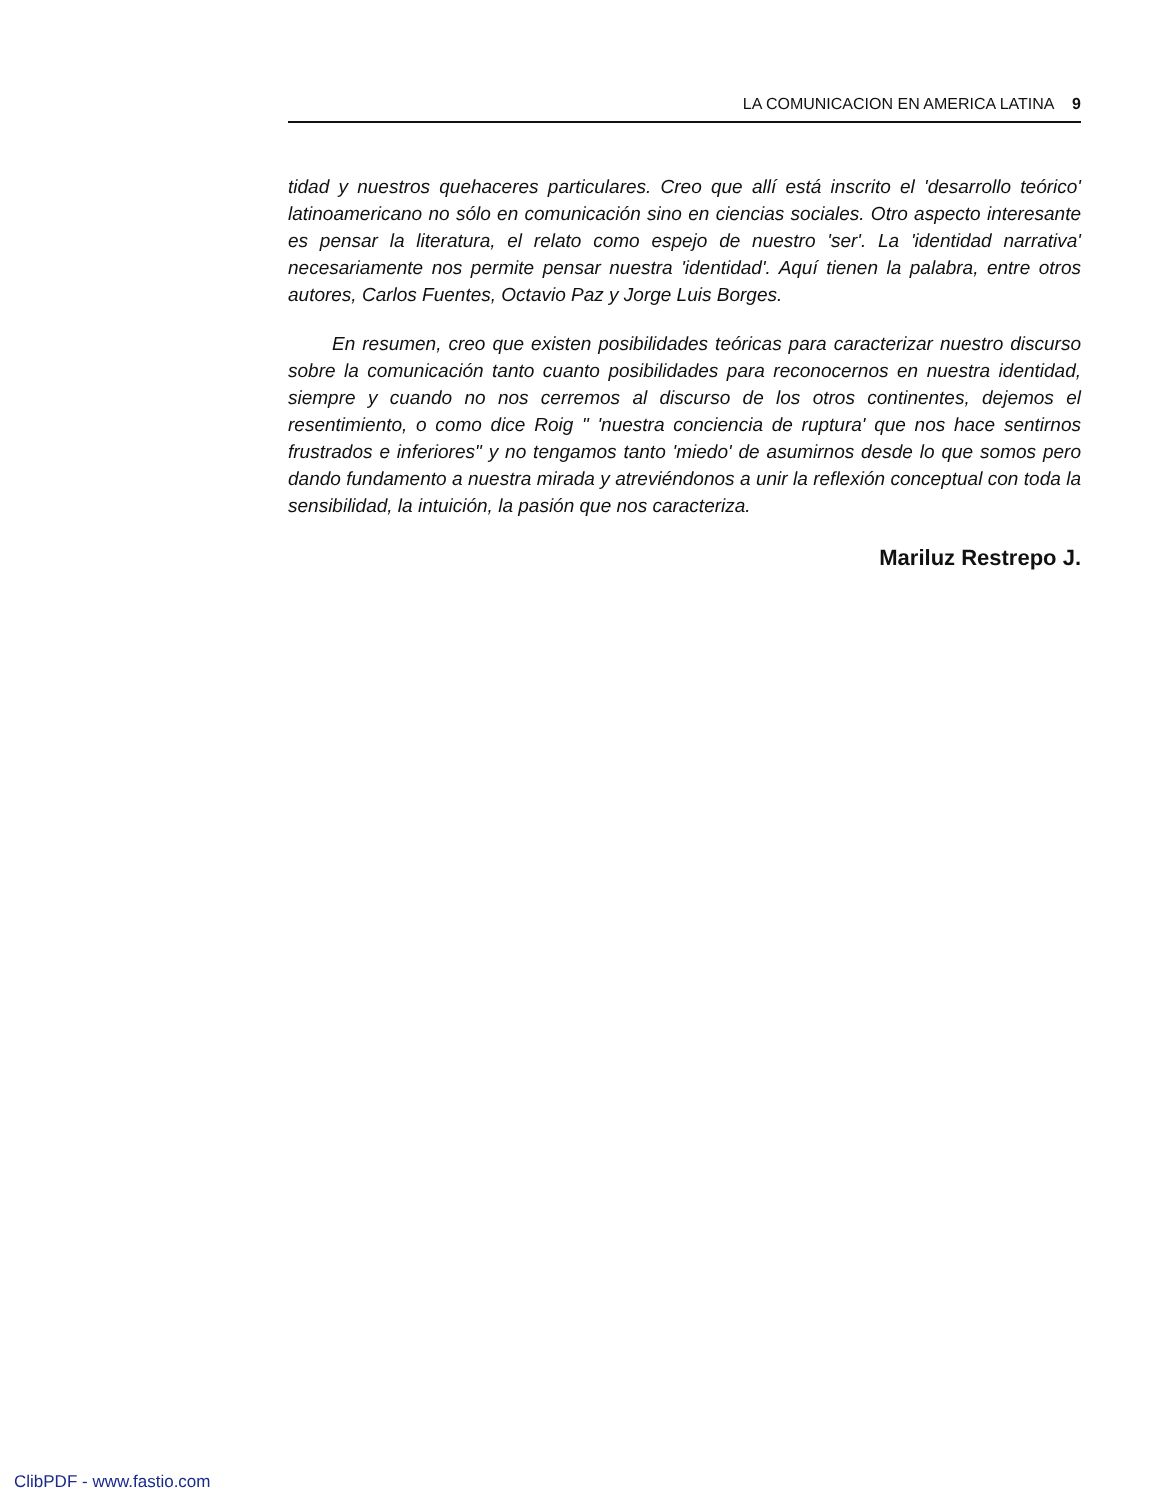LA COMUNICACION EN AMERICA LATINA 9
tidad y nuestros quehaceres particulares. Creo que allí está inscrito el 'desarrollo teórico' latinoamericano no sólo en comunicación sino en ciencias sociales. Otro aspecto interesante es pensar la literatura, el relato como espejo de nuestro 'ser'. La 'identidad narrativa' necesariamente nos permite pensar nuestra 'identidad'. Aquí tienen la palabra, entre otros autores, Carlos Fuentes, Octavio Paz y Jorge Luis Borges.
En resumen, creo que existen posibilidades teóricas para caracterizar nuestro discurso sobre la comunicación tanto cuanto posibilidades para reconocernos en nuestra identidad, siempre y cuando no nos cerremos al discurso de los otros continentes, dejemos el resentimiento, o como dice Roig " 'nuestra conciencia de ruptura' que nos hace sentirnos frustrados e inferiores" y no tengamos tanto 'miedo' de asumirnos desde lo que somos pero dando fundamento a nuestra mirada y atreviéndonos a unir la reflexión conceptual con toda la sensibilidad, la intuición, la pasión que nos caracteriza.
Mariluz Restrepo J.
ClibPDF - www.fastio.com